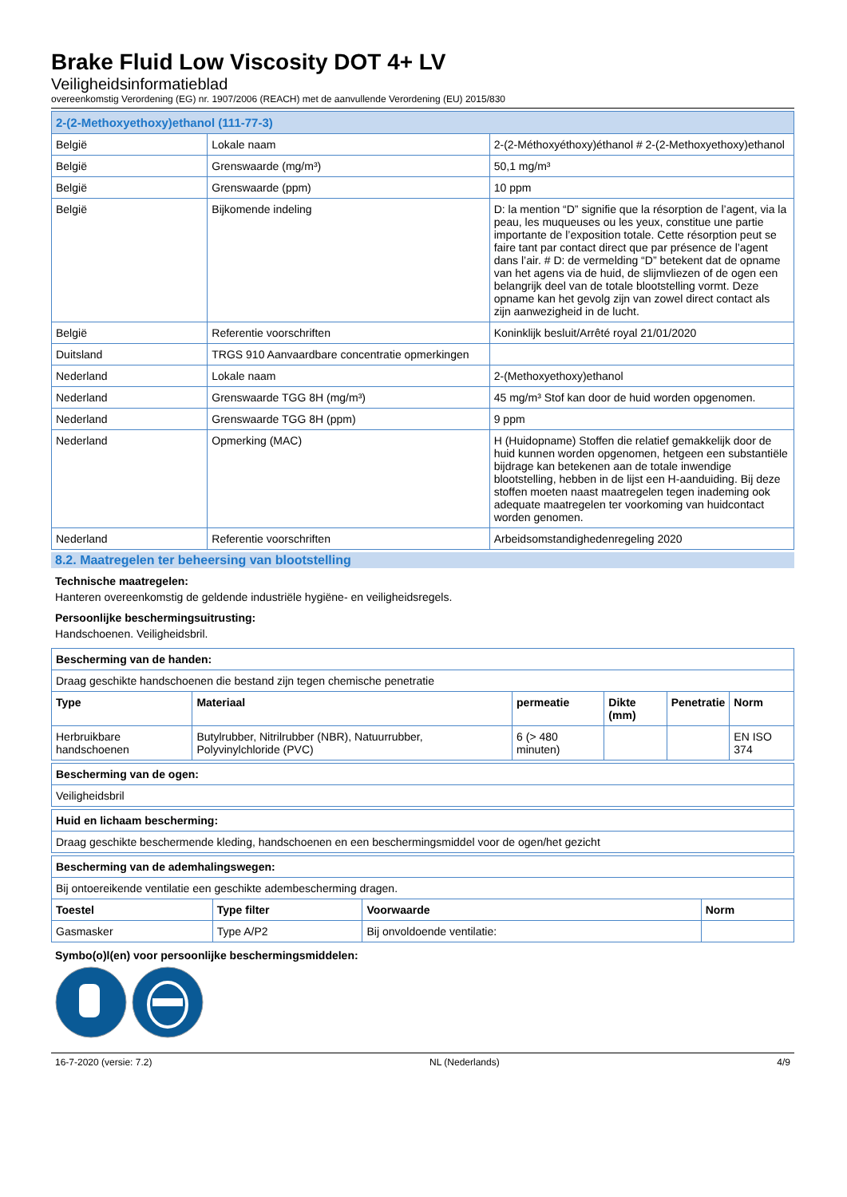Brake Fluid Low Viscosity DOT 4+ LV
Veiligheidsinformatieblad
overeenkomstig Verordening (EG) nr. 1907/2006 (REACH) met de aanvullende Verordening (EU) 2015/830
| 2-(2-Methoxyethoxy)ethanol (111-77-3) | | |
| België | Lokale naam | 2-(2-Méthoxyéthoxy)éthanol # 2-(2-Methoxyethoxy)ethanol |
| België | Grenswaarde (mg/m³) | 50,1 mg/m³ |
| België | Grenswaarde (ppm) | 10 ppm |
| België | Bijkomende indeling | D: la mention “D” signifie que la résorption de l’agent, via la peau, les muqueuses ou les yeux, constitue une partie importante de l’exposition totale. Cette résorption peut se faire tant par contact direct que par présence de l’agent dans l’air. # D: de vermelding “D” betekent dat de opname van het agens via de huid, de slijmvliezen of de ogen een belangrijk deel van de totale blootstelling vormt. Deze opname kan het gevolg zijn van zowel direct contact als zijn aanwezigheid in de lucht. |
| België | Referentie voorschriften | Koninklijk besluit/Arrêté royal 21/01/2020 |
| Duitsland | TRGS 910 Aanvaardbare concentratie opmerkingen | |
| Nederland | Lokale naam | 2-(Methoxyethoxy)ethanol |
| Nederland | Grenswaarde TGG 8H (mg/m³) | 45 mg/m³ Stof kan door de huid worden opgenomen. |
| Nederland | Grenswaarde TGG 8H (ppm) | 9 ppm |
| Nederland | Opmerking (MAC) | H (Huidopname) Stoffen die relatief gemakkelijk door de huid kunnen worden opgenomen, hetgeen een substantiële bijdrage kan betekenen aan de totale inwendige blootstelling, hebben in de lijst een H-aanduiding. Bij deze stoffen moeten naast maatregelen tegen inademing ook adequate maatregelen ter voorkoming van huidcontact worden genomen. |
| Nederland | Referentie voorschriften | Arbeidsomstandighedenregeling 2020 |
8.2. Maatregelen ter beheersing van blootstelling
Technische maatregelen:
Hanteren overeenkomstig de geldende industriële hygiëne- en veiligheidsregels.
Persoonlijke beschermingsuitrusting:
Handschoenen. Veiligheidsbril.
| Bescherming van de handen: | | | | | |
| --- | --- | --- | --- | --- | --- |
| Draag geschikte handschoenen die bestand zijn tegen chemische penetratie | | | | | |
| Type | Materiaal | permeatie | Dikte (mm) | Penetratie | Norm |
| Herbruikbare handschoenen | Butylrubber, Nitrilrubber (NBR), Natuurrubber, Polyvinylchloride (PVC) | 6 (> 480 minuten) | | | EN ISO 374 |
| Bescherming van de ogen: |
| --- |
| Veiligheidsbril |
| Huid en lichaam bescherming: |
| --- |
| Draag geschikte beschermende kleding, handschoenen en een beschermingsmiddel voor de ogen/het gezicht |
| Bescherming van de ademhalingswegen: | | | |
| --- | --- | --- | --- |
| Bij ontoereikende ventilatie een geschikte adembescherming dragen. | | | |
| Toestel | Type filter | Voorwaarde | Norm |
| Gasmasker | Type A/P2 | Bij onvoldoende ventilatie: | |
Symbo(o)l(en) voor persoonlijke beschermingsmiddelen:
16-7-2020 (versie: 7.2) NL (Nederlands) 4/9